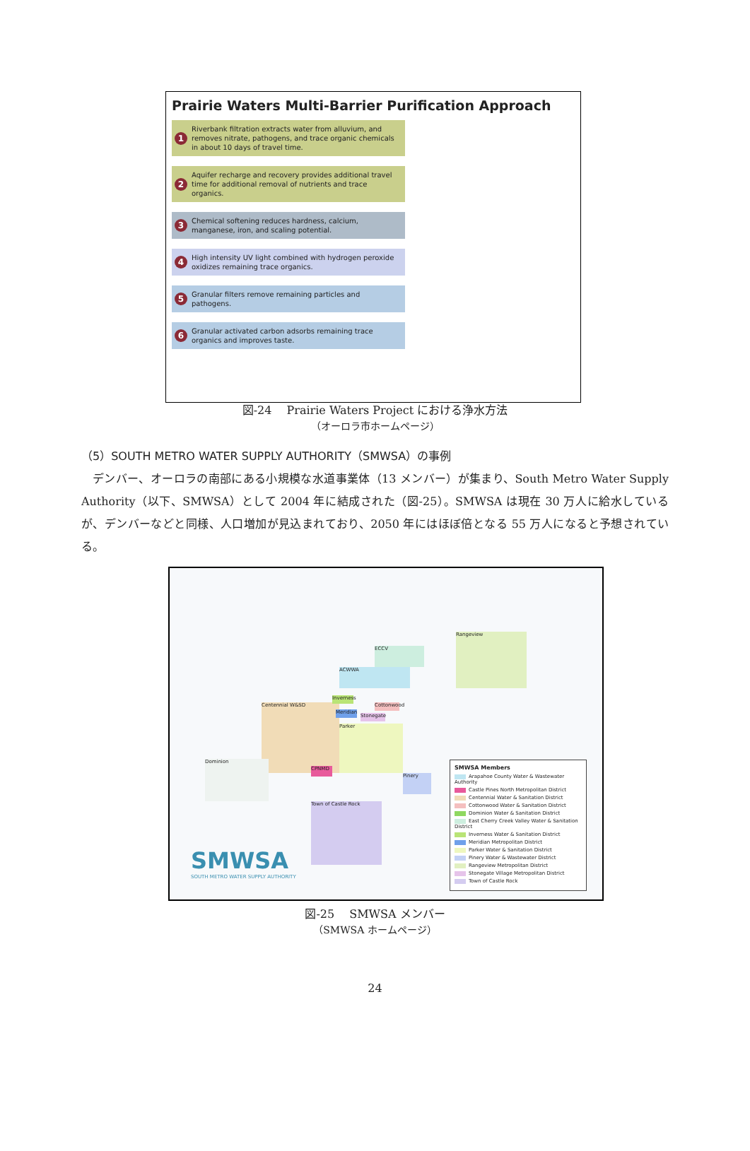Prairie Waters Multi-Barrier Purification Approach
1 Riverbank filtration extracts water from alluvium, and removes nitrate, pathogens, and trace organic chemicals in about 10 days of travel time.
2 Aquifer recharge and recovery provides additional travel time for additional removal of nutrients and trace organics.
3 Chemical softening reduces hardness, calcium, manganese, iron, and scaling potential.
4 High intensity UV light combined with hydrogen peroxide oxidizes remaining trace organics.
5 Granular filters remove remaining particles and pathogens.
6 Granular activated carbon adsorbs remaining trace organics and improves taste.
図-24　 Prairie Waters Project における浄水方法
（オーロラ市ホームページ）
（5）SOUTH METRO WATER SUPPLY AUTHORITY（SMWSA）の事例
デンバー、オーロラの南部にある小規模な水道事業体（13 メンバー）が集まり、South Metro Water Supply Authority（以下、SMWSA）として 2004 年に結成された（図-25）。SMWSA は現在 30 万人に給水しているが、デンバーなどと同様、人口増加が見込まれており、2050 年にはほぼ倍となる 55 万人になると予想されている。
Centennial W&SD
ACWWA
ECCV
Rangeview
Parker
Town of Castle Rock
Dominion
Pinery
CPNMD
Meridian
Stonegate
Cottonwood
Inverness
SMWSA
SOUTH METRO WATER SUPPLY AUTHORITY
SMWSA Members
Arapahoe County Water & Wastewater Authority
Castle Pines North Metropolitan District
Centennial Water & Sanitation District
Cottonwood Water & Sanitation District
Dominion Water & Sanitation District
East Cherry Creek Valley Water & Sanitation District
Inverness Water & Sanitation District
Meridian Metropolitan District
Parker Water & Sanitation District
Pinery Water & Wastewater District
Rangeview Metropolitan District
Stonegate Village Metropolitan District
Town of Castle Rock
図-25　 SMWSA メンバー
（SMWSA ホームページ）
24